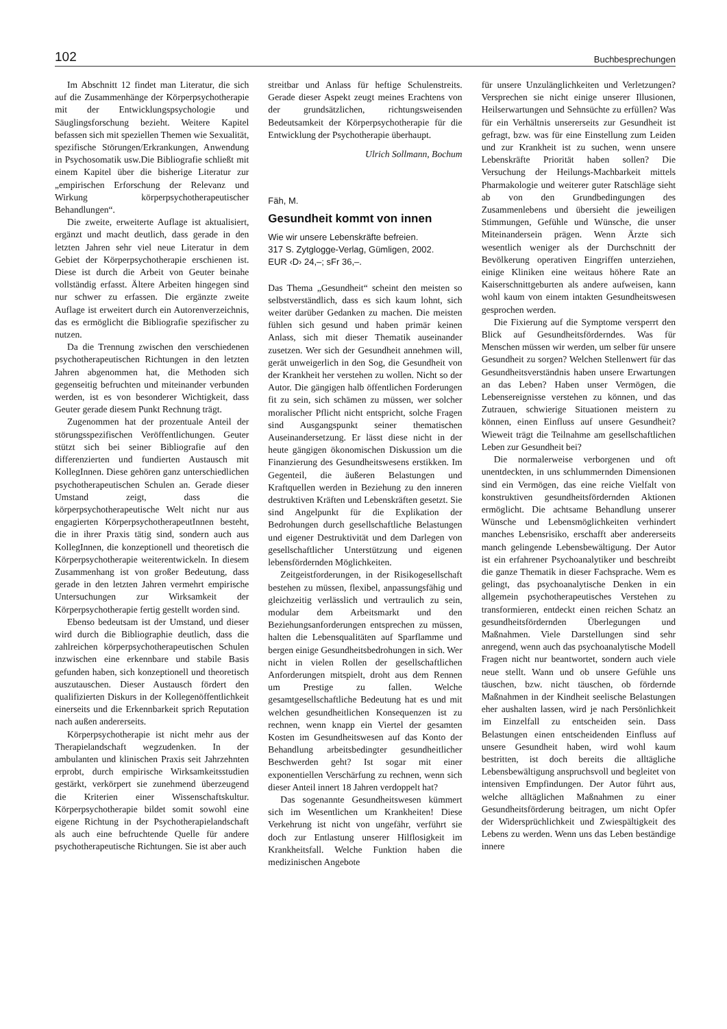102 Buchbesprechungen
Im Abschnitt 12 findet man Literatur, die sich auf die Zusammenhänge der Körperpsychotherapie mit der Entwicklungspsychologie und Säuglingsforschung bezieht. Weitere Kapitel befassen sich mit speziellen Themen wie Sexualität, spezifische Störungen/Erkrankungen, Anwendung in Psychosomatik usw.Die Bibliografie schließt mit einem Kapitel über die bisherige Literatur zur „empirischen Erforschung der Relevanz und Wirkung körperpsychotherapeutischer Behandlungen“.
Die zweite, erweiterte Auflage ist aktualisiert, ergänzt und macht deutlich, dass gerade in den letzten Jahren sehr viel neue Literatur in dem Gebiet der Körperpsychotherapie erschienen ist. Diese ist durch die Arbeit von Geuter beinahe vollständig erfasst. Ältere Arbeiten hingegen sind nur schwer zu erfassen. Die ergänzte zweite Auflage ist erweitert durch ein Autorenverzeichnis, das es ermöglicht die Bibliografie spezifischer zu nutzen.
Da die Trennung zwischen den verschiedenen psychotherapeutischen Richtungen in den letzten Jahren abgenommen hat, die Methoden sich gegenseitig befruchten und miteinander verbunden werden, ist es von besonderer Wichtigkeit, dass Geuter gerade diesem Punkt Rechnung trägt.
Zugenommen hat der prozentuale Anteil der störungsspezifischen Veröffentlichungen. Geuter stützt sich bei seiner Bibliografie auf den differenzierten und fundierten Austausch mit KollegInnen. Diese gehören ganz unterschiedlichen psychotherapeutischen Schulen an. Gerade dieser Umstand zeigt, dass die körperpsychotherapeutische Welt nicht nur aus engagierten KörperpsychotherapeutInnen besteht, die in ihrer Praxis tätig sind, sondern auch aus KollegInnen, die konzeptionell und theoretisch die Körperpsychotherapie weiterentwickeln. In diesem Zusammenhang ist von großer Bedeutung, dass gerade in den letzten Jahren vermehrt empirische Untersuchungen zur Wirksamkeit der Körperpsychotherapie fertig gestellt worden sind.
Ebenso bedeutsam ist der Umstand, und dieser wird durch die Bibliographie deutlich, dass die zahlreichen körperpsychotherapeutischen Schulen inzwischen eine erkennbare und stabile Basis gefunden haben, sich konzeptionell und theoretisch auszutauschen. Dieser Austausch fördert den qualifizierten Diskurs in der Kollegenöffentlichkeit einerseits und die Erkennbarkeit sprich Reputation nach außen andererseits.
Körperpsychotherapie ist nicht mehr aus der Therapielandschaft wegzudenken. In der ambulanten und klinischen Praxis seit Jahrzehnten erprobt, durch empirische Wirksamkeitsstudien gestärkt, verkörpert sie zunehmend überzeugend die Kriterien einer Wissenschaftskultur. Körperpsychotherapie bildet somit sowohl eine eigene Richtung in der Psychotherapielandschaft als auch eine befruchtende Quelle für andere psychotherapeutische Richtungen. Sie ist aber auch
streitbar und Anlass für heftige Schulenstreits. Gerade dieser Aspekt zeugt meines Erachtens von der grundsätzlichen, richtungsweisenden Bedeutsamkeit der Körperpsychotherapie für die Entwicklung der Psychotherapie überhaupt.
Ulrich Sollmann, Bochum
Fäh, M.
Gesundheit kommt von innen
Wie wir unsere Lebenskräfte befreien.
317 S. Zytglogge-Verlag, Gümligen, 2002.
EUR ‹D› 24,–; sFr 36,–.
Das Thema „Gesundheit“ scheint den meisten so selbstverständlich, dass es sich kaum lohnt, sich weiter darüber Gedanken zu machen. Die meisten fühlen sich gesund und haben primär keinen Anlass, sich mit dieser Thematik auseinander zusetzen. Wer sich der Gesundheit annehmen will, gerät unweigerlich in den Sog, die Gesundheit von der Krankheit her verstehen zu wollen. Nicht so der Autor. Die gängigen halb öffentlichen Forderungen fit zu sein, sich schämen zu müssen, wer solcher moralischer Pflicht nicht entspricht, solche Fragen sind Ausgangspunkt seiner thematischen Auseinandersetzung. Er lässt diese nicht in der heute gängigen ökonomischen Diskussion um die Finanzierung des Gesundheitswesens erstikken. Im Gegenteil, die äußeren Belastungen und Kraftquellen werden in Beziehung zu den inneren destruktiven Kräften und Lebenskräften gesetzt. Sie sind Angelpunkt für die Explikation der Bedrohungen durch gesellschaftliche Belastungen und eigener Destruktivität und dem Darlegen von gesellschaftlicher Unterstützung und eigenen lebensfördernden Möglichkeiten.
Zeitgeistforderungen, in der Risikogesellschaft bestehen zu müssen, flexibel, anpassungsfähig und gleichzeitig verlässlich und vertraulich zu sein, modular dem Arbeitsmarkt und den Beziehungsanforderungen entsprechen zu müssen, halten die Lebensqualitäten auf Sparflamme und bergen einige Gesundheitsbedrohungen in sich. Wer nicht in vielen Rollen der gesellschaftlichen Anforderungen mitspielt, droht aus dem Rennen um Prestige zu fallen. Welche gesamtgesellschaftliche Bedeutung hat es und mit welchen gesundheitlichen Konsequenzen ist zu rechnen, wenn knapp ein Viertel der gesamten Kosten im Gesundheitswesen auf das Konto der Behandlung arbeitsbedingter gesundheitlicher Beschwerden geht? Ist sogar mit einer exponentiellen Verschärfung zu rechnen, wenn sich dieser Anteil innert 18 Jahren verdoppelt hat?
Das sogenannte Gesundheitswesen kümmert sich im Wesentlichen um Krankheiten! Diese Verkehrung ist nicht von ungefähr, verführt sie doch zur Entlastung unserer Hilflosigkeit im Krankheitsfall. Welche Funktion haben die medizinischen Angebote
für unsere Unzulänglichkeiten und Verletzungen? Versprechen sie nicht einige unserer Illusionen, Heilserwartungen und Sehnsüchte zu erfüllen? Was für ein Verhältnis unsererseits zur Gesundheit ist gefragt, bzw. was für eine Einstellung zum Leiden und zur Krankheit ist zu suchen, wenn unsere Lebenskräfte Priorität haben sollen? Die Versuchung der Heilungs-Machbarkeit mittels Pharmakologie und weiterer guter Ratschläge sieht ab von den Grundbedingungen des Zusammenlebens und übersieht die jeweiligen Stimmungen, Gefühle und Wünsche, die unser Miteinandersein prägen. Wenn Ärzte sich wesentlich weniger als der Durchschnitt der Bevölkerung operativen Eingriffen unterziehen, einige Kliniken eine weitaus höhere Rate an Kaiserschnittgeburten als andere aufweisen, kann wohl kaum von einem intakten Gesundheitswesen gesprochen werden.
Die Fixierung auf die Symptome versperrt den Blick auf Gesundheitsförderndes. Was für Menschen müssen wir werden, um selber für unsere Gesundheit zu sorgen? Welchen Stellenwert für das Gesundheitsverständnis haben unsere Erwartungen an das Leben? Haben unser Vermögen, die Lebensereignisse verstehen zu können, und das Zutrauen, schwierige Situationen meistern zu können, einen Einfluss auf unsere Gesundheit? Wieweit trägt die Teilnahme am gesellschaftlichen Leben zur Gesundheit bei?
Die normalerweise verborgenen und oft unentdeckten, in uns schlummernden Dimensionen sind ein Vermögen, das eine reiche Vielfalt von konstruktiven gesundheitsfördernden Aktionen ermöglicht. Die achtsame Behandlung unserer Wünsche und Lebensmöglichkeiten verhindert manches Lebensrisiko, erschafft aber andererseits manch gelingende Lebensbewältigung. Der Autor ist ein erfahrener Psychoanalytiker und beschreibt die ganze Thematik in dieser Fachsprache. Wem es gelingt, das psychoanalytische Denken in ein allgemein psychotherapeutisches Verstehen zu transformieren, entdeckt einen reichen Schatz an gesundheitsfördernden Überlegungen und Maßnahmen. Viele Darstellungen sind sehr anregend, wenn auch das psychoanalytische Modell Fragen nicht nur beantwortet, sondern auch viele neue stellt. Wann und ob unsere Gefühle uns täuschen, bzw. nicht täuschen, ob fördernde Maßnahmen in der Kindheit seelische Belastungen eher aushalten lassen, wird je nach Persönlichkeit im Einzelfall zu entscheiden sein. Dass Belastungen einen entscheidenden Einfluss auf unsere Gesundheit haben, wird wohl kaum bestritten, ist doch bereits die alltägliche Lebensbewältigung anspruchsvoll und begleitet von intensiven Empfindungen. Der Autor führt aus, welche alltäglichen Maßnahmen zu einer Gesundheitsförderung beitragen, um nicht Opfer der Widersprüchlichkeit und Zwiespältigkeit des Lebens zu werden. Wenn uns das Leben beständige innere